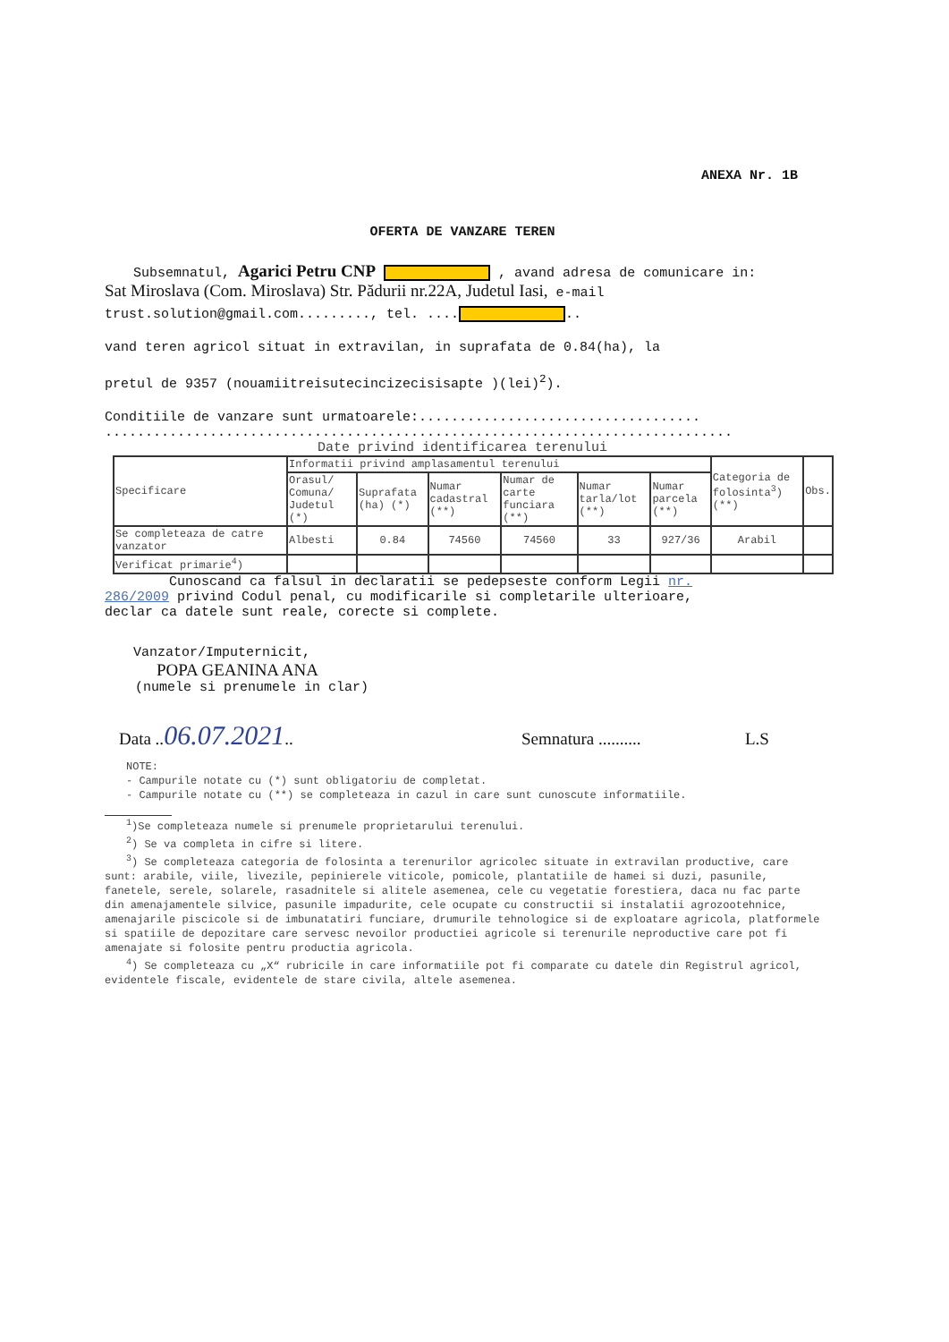ANEXA Nr. 1B
OFERTA DE VANZARE TEREN
Subsemnatul, Agarici Petru CNP , avand adresa de comunicare in:
Sat Miroslava (Com. Miroslava) Str. Pădurii nr.22A, Judetul Iasi, e-mail
trust.solution@gmail.com........., tel. .... ..
vand teren agricol situat in extravilan, in suprafata de 0.84(ha), la
pretul de 9357 (nouamiitreisutecincizecisisapte )(lei)<sup>2</sup>).
Conditiile de vanzare sunt urmatoarele:...................................
..............................................................................
Date privind identificarea terenului
| Specificare | Informatii privind amplasamentul terenului | | | | | | Categoria de folosinta<sup>3</sup>) (**) | Obs. |
| | Orasul/ Comuna/ Judetul (*) | Suprafata (ha) (*) | Numar cadastral (**) | Numar de carte funciara (**) | Numar tarla/lot (**) | Numar parcela (**) | | |
| Se completeaza de catre vanzator | Albesti | 0.84 | 74560 | 74560 | 33 | 927/36 | Arabil | |
| Verificat primarie<sup>4</sup>) | | | | | | | | |
Cunoscand ca falsul in declaratii se pedepseste conform Legii nr.
286/2009 privind Codul penal, cu modificarile si completarile ulterioare,
declar ca datele sunt reale, corecte si complete.
Vanzator/Imputernicit,
POPA GEANINA ANA
(numele si prenumele in clar)
Data ..06.07.2021.. Semnatura .......... L.S
NOTE:
- Campurile notate cu (*) sunt obligatoriu de completat.
- Campurile notate cu (**) se completeaza in cazul in care sunt cunoscute informatiile.
<sup>1</sup>)Se completeaza numele si prenumele proprietarului terenului.
<sup>2</sup>) Se va completa in cifre si litere.
<sup>3</sup>) Se completeaza categoria de folosinta a terenurilor agricolec situate in extravilan productive, care sunt: arabile, viile, livezile, pepinierele viticole, pomicole, plantatiile de hamei si duzi, pasunile, fanetele, serele, solarele, rasadnitele si alitele asemenea, cele cu vegetatie forestiera, daca nu fac parte din amenajamentele silvice, pasunile impadurite, cele ocupate cu constructii si instalatii agrozootehnice, amenajarile piscicole si de imbunatatiri funciare, drumurile tehnologice si de exploatare agricola, platformele si spatiile de depozitare care servesc nevoilor productiei agricole si terenurile neproductive care pot fi amenajate si folosite pentru productia agricola.
<sup>4</sup>) Se completeaza cu „X“ rubricile in care informatiile pot fi comparate cu datele din Registrul agricol, evidentele fiscale, evidentele de stare civila, altele asemenea.